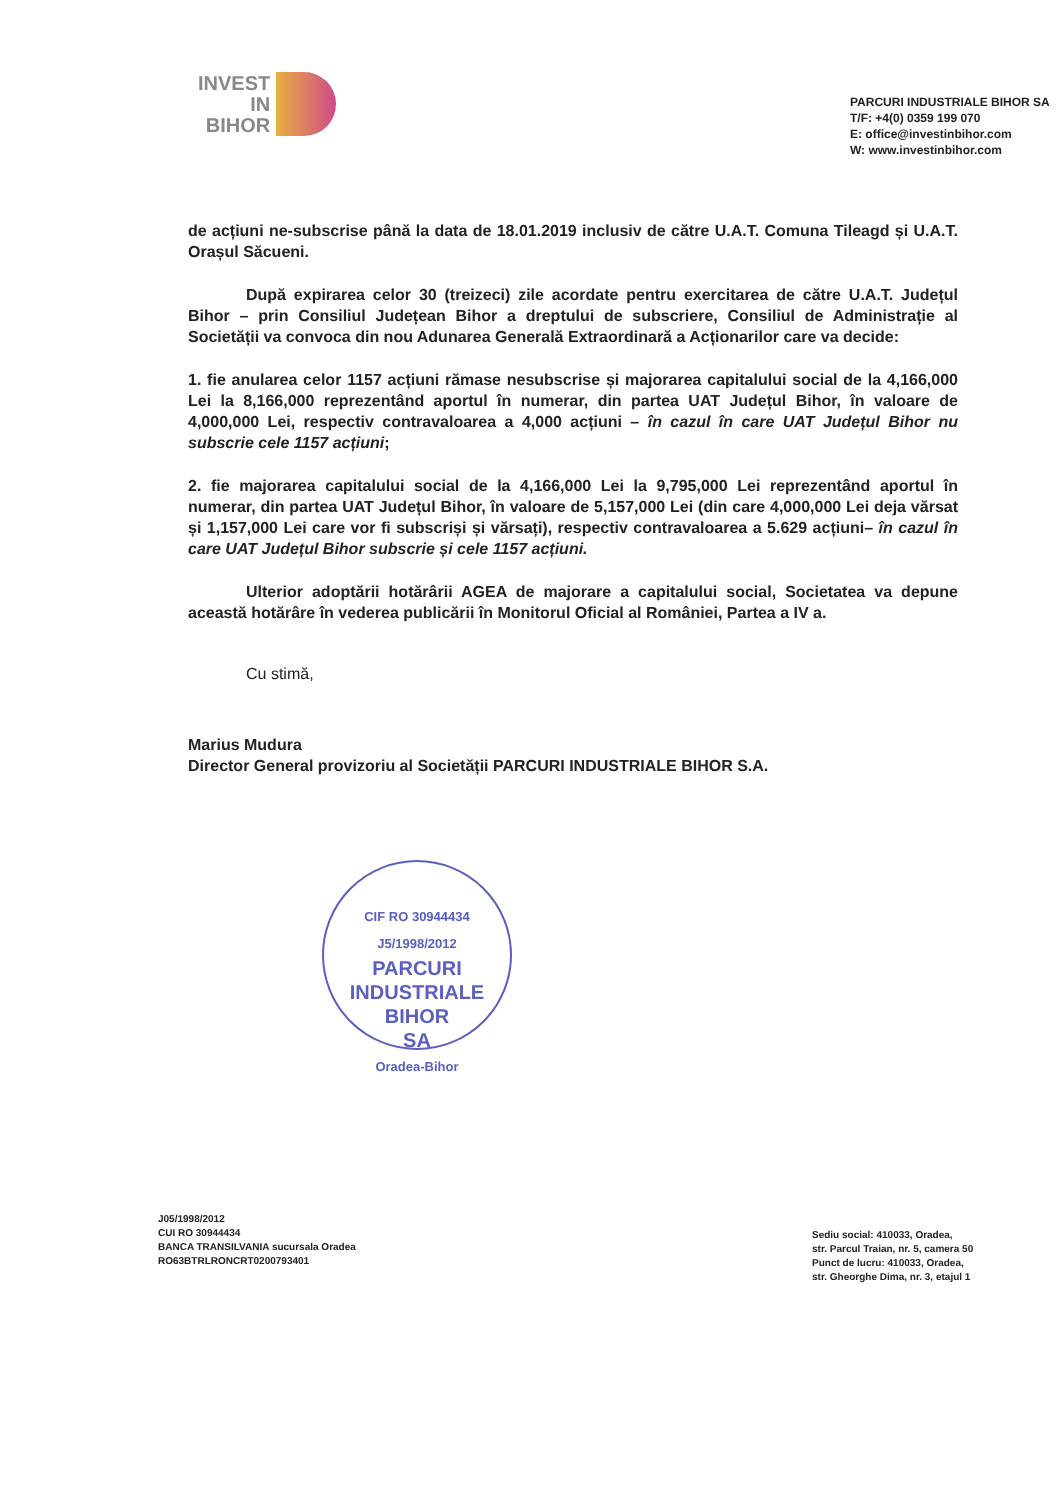INVEST
IN
BIHOR
PARCURI INDUSTRIALE BIHOR SA
T/F: +4(0) 0359 199 070
E: office@investinbihor.com
W: www.investinbihor.com
de acțiuni ne-subscrise până la data de 18.01.2019 inclusiv de către U.A.T. Comuna Tileagd și U.A.T. Orașul Săcueni.
După expirarea celor 30 (treizeci) zile acordate pentru exercitarea de către U.A.T. Județul Bihor – prin Consiliul Județean Bihor a dreptului de subscriere, Consiliul de Administrație al Societății va convoca din nou Adunarea Generală Extraordinară a Acționarilor care va decide:
1. fie anularea celor 1157 acțiuni rămase nesubscrise și majorarea capitalului social de la 4,166,000 Lei la 8,166,000 reprezentând aportul în numerar, din partea UAT Județul Bihor, în valoare de 4,000,000 Lei, respectiv contravaloarea a 4,000 acțiuni – în cazul în care UAT Județul Bihor nu subscrie cele 1157 acțiuni;
2. fie majorarea capitalului social de la 4,166,000 Lei la 9,795,000 Lei reprezentând aportul în numerar, din partea UAT Județul Bihor, în valoare de 5,157,000 Lei (din care 4,000,000 Lei deja vărsat și 1,157,000 Lei care vor fi subscriși și vărsați), respectiv contravaloarea a 5.629 acțiuni– în cazul în care UAT Județul Bihor subscrie și cele 1157 acțiuni.
Ulterior adoptării hotărârii AGEA de majorare a capitalului social, Societatea va depune această hotărâre în vederea publicării în Monitorul Oficial al României, Partea a IV a.
Cu stimă,
Marius Mudura
Director General provizoriu al Societății PARCURI INDUSTRIALE BIHOR S.A.
CIF RO 30944434
J5/1998/2012
PARCURI
INDUSTRIALE
BIHOR
SA
Oradea-Bihor
J05/1998/2012
CUI RO 30944434
BANCA TRANSILVANIA sucursala Oradea
RO63BTRLRONCRT0200793401
Sediu social: 410033, Oradea,
str. Parcul Traian, nr. 5, camera 50
Punct de lucru: 410033, Oradea,
str. Gheorghe Dima, nr. 3, etajul 1